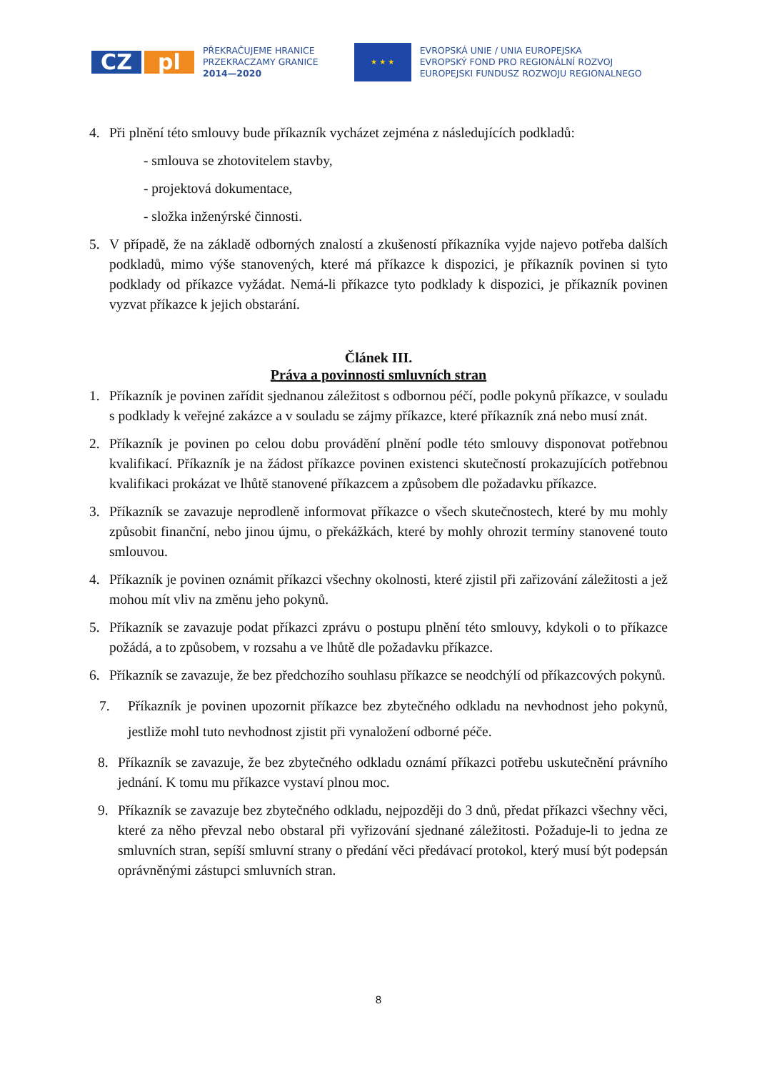CZ pl
PŘEKRAČUJEME HRANICE
PRZEKRACZAMY GRANICE
2014—2020
★ ★ ★
EVROPSKÁ UNIE / UNIA EUROPEJSKA
EVROPSKÝ FOND PRO REGIONÁLNÍ ROZVOJ
EUROPEJSKI FUNDUSZ ROZWOJU REGIONALNEGO
4. Při plnění této smlouvy bude příkazník vycházet zejména z následujících podkladů:
- smlouva se zhotovitelem stavby,
- projektová dokumentace,
- složka inženýrské činnosti.
5. V případě, že na základě odborných znalostí a zkušeností příkazníka vyjde najevo potřeba dalších podkladů, mimo výše stanovených, které má příkazce k dispozici, je příkazník povinen si tyto podklady od příkazce vyžádat. Nemá-li příkazce tyto podklady k dispozici, je příkazník povinen vyzvat příkazce k jejich obstarání.
Článek III.
Práva a povinnosti smluvních stran
1. Příkazník je povinen zařídit sjednanou záležitost s odbornou péčí, podle pokynů příkazce, v souladu s podklady k veřejné zakázce a v souladu se zájmy příkazce, které příkazník zná nebo musí znát.
2. Příkazník je povinen po celou dobu provádění plnění podle této smlouvy disponovat potřebnou kvalifikací. Příkazník je na žádost příkazce povinen existenci skutečností prokazujících potřebnou kvalifikaci prokázat ve lhůtě stanovené příkazcem a způsobem dle požadavku příkazce.
3. Příkazník se zavazuje neprodleně informovat příkazce o všech skutečnostech, které by mu mohly způsobit finanční, nebo jinou újmu, o překážkách, které by mohly ohrozit termíny stanovené touto smlouvou.
4. Příkazník je povinen oznámit příkazci všechny okolnosti, které zjistil při zařizování záležitosti a jež mohou mít vliv na změnu jeho pokynů.
5. Příkazník se zavazuje podat příkazci zprávu o postupu plnění této smlouvy, kdykoli o to příkazce požádá, a to způsobem, v rozsahu a ve lhůtě dle požadavku příkazce.
6. Příkazník se zavazuje, že bez předchozího souhlasu příkazce se neodchýlí od příkazcových pokynů.
7. Příkazník je povinen upozornit příkazce bez zbytečného odkladu na nevhodnost jeho pokynů, jestliže mohl tuto nevhodnost zjistit při vynaložení odborné péče.
8. Příkazník se zavazuje, že bez zbytečného odkladu oznámí příkazci potřebu uskutečnění právního jednání. K tomu mu příkazce vystaví plnou moc.
9. Příkazník se zavazuje bez zbytečného odkladu, nejpozději do 3 dnů, předat příkazci všechny věci, které za něho převzal nebo obstaral při vyřizování sjednané záležitosti. Požaduje-li to jedna ze smluvních stran, sepíší smluvní strany o předání věci předávací protokol, který musí být podepsán oprávněnými zástupci smluvních stran.
8